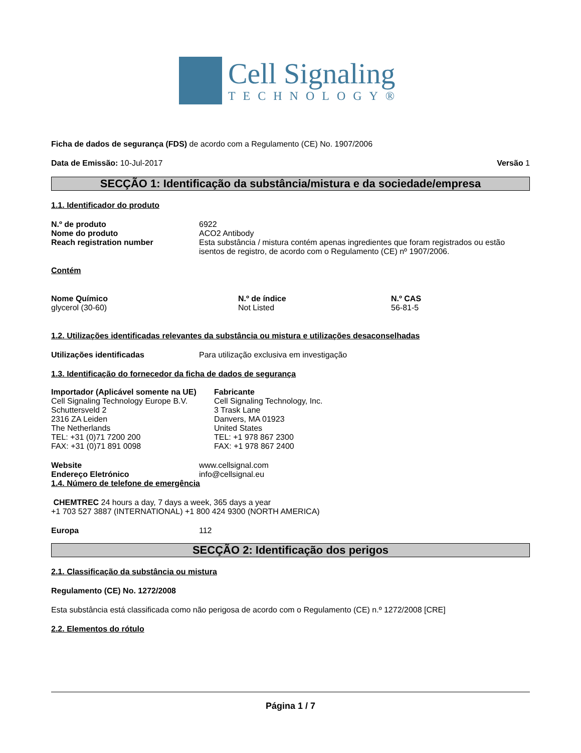Cell Signaling
TECHNOLOGY®
Ficha de dados de segurança (FDS) de acordo com a Regulamento (CE) No. 1907/2006
Data de Emissão: 10-Jul-2017 Versão 1
SECÇÃO 1: Identificação da substância/mistura e da sociedade/empresa
1.1. Identificador do produto
N.º de produto 6922
Nome do produto ACO2 Antibody
Reach registration number Esta substância / mistura contém apenas ingredientes que foram registrados ou estão isentos de registro, de acordo com o Regulamento (CE) nº 1907/2006.
Contém
Nome Químico
glycerol (30-60)
N.º de índice
Not Listed
N.º CAS
56-81-5
1.2. Utilizações identificadas relevantes da substância ou mistura e utilizações desaconselhadas
Utilizações identificadas Para utilização exclusiva em investigação
1.3. Identificação do fornecedor da ficha de dados de segurança
Importador (Aplicável somente na UE)
Cell Signaling Technology Europe B.V.
Schuttersveld 2
2316 ZA Leiden
The Netherlands
TEL: +31 (0)71 7200 200
FAX: +31 (0)71 891 0098
Fabricante
Cell Signaling Technology, Inc.
3 Trask Lane
Danvers, MA 01923
United States
TEL: +1 978 867 2300
FAX: +1 978 867 2400
Website www.cellsignal.com
Endereço Eletrónico info@cellsignal.eu
1.4. Número de telefone de emergência
CHEMTREC 24 hours a day, 7 days a week, 365 days a year
+1 703 527 3887 (INTERNATIONAL) +1 800 424 9300 (NORTH AMERICA)
Europa 112
SECÇÃO 2: Identificação dos perigos
2.1. Classificação da substância ou mistura
Regulamento (CE) No. 1272/2008
Esta substância está classificada como não perigosa de acordo com o Regulamento (CE) n.º 1272/2008 [CRE]
2.2. Elementos do rótulo
Página 1 / 7